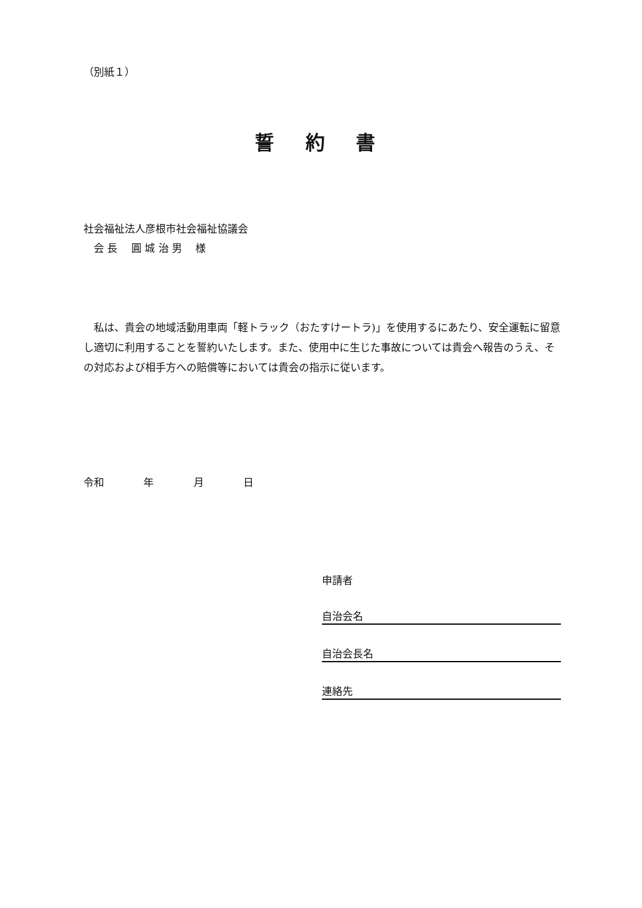（別紙１）
誓 約 書
社会福祉法人彦根市社会福祉協議会
　会 長　 圓 城 治 男　 様
　私は、貴会の地域活動用車両「軽トラック（おたすけートラ)」を使用するにあたり、安全運転に留意し適切に利用することを誓約いたします。また、使用中に生じた事故については貴会へ報告のうえ、その対応および相手方への賠償等においては貴会の指示に従います。
令和 年 月 日
申請者
自治会名
自治会長名
連絡先